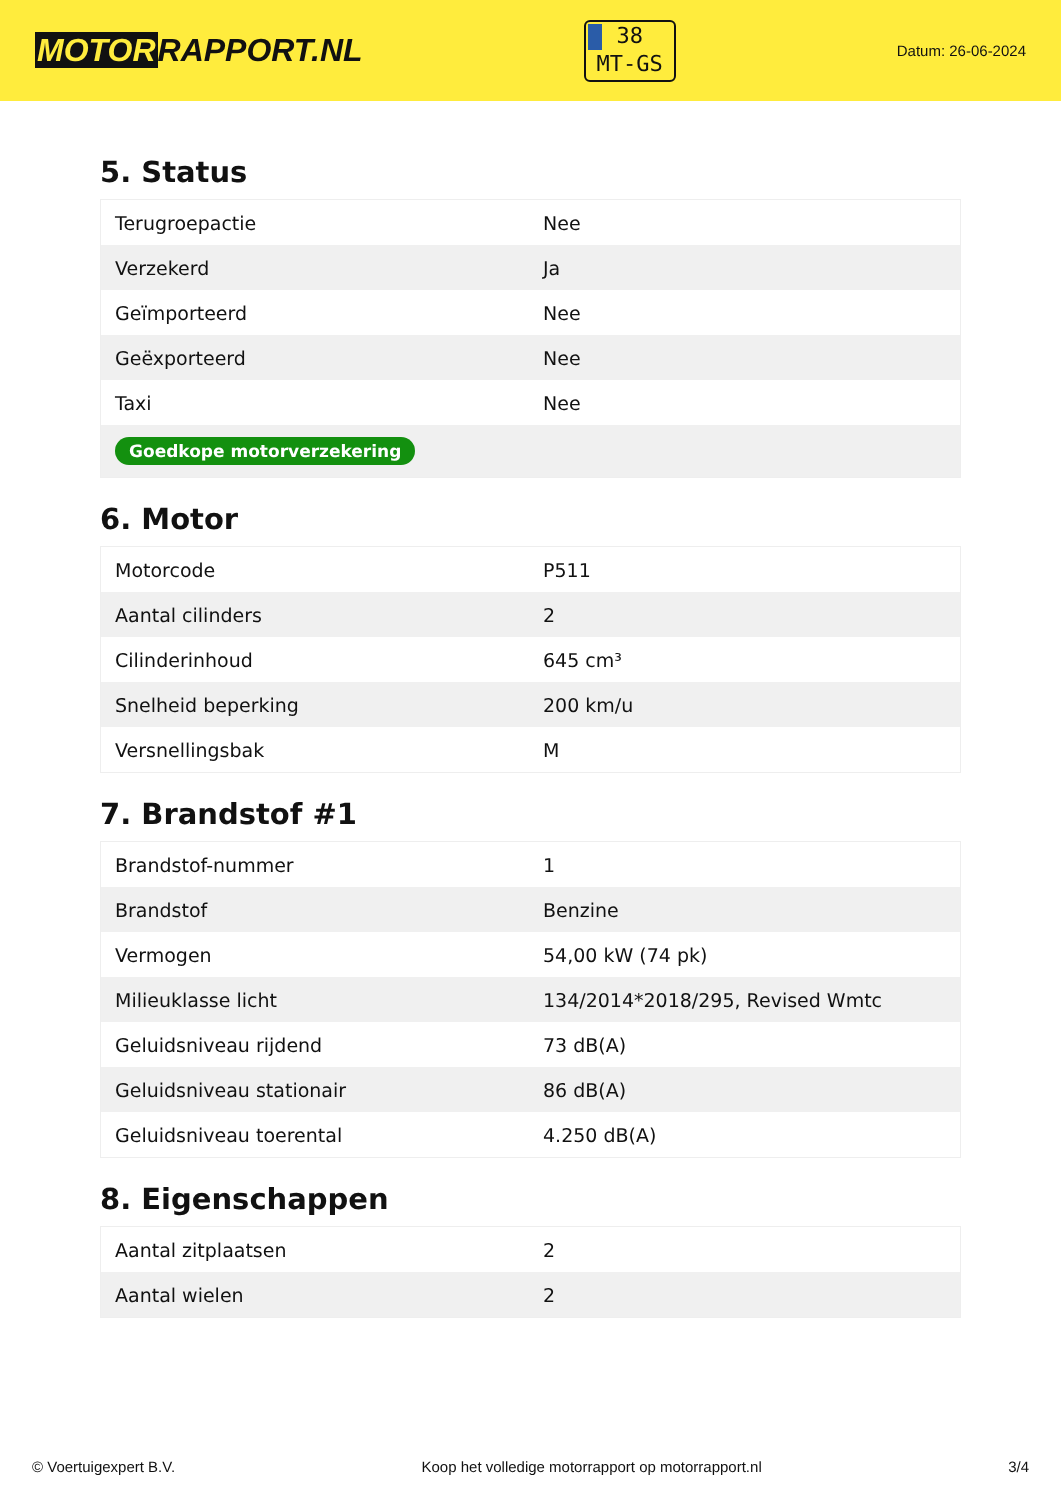MOTORRAPPORT.NL
38
MT-GS
Datum: 26-06-2024
5. Status
| Terugroepactie | Nee |
| Verzekerd | Ja |
| Geïmporteerd | Nee |
| Geëxporteerd | Nee |
| Taxi | Nee |
| Goedkope motorverzekering | |
6. Motor
| Motorcode | P511 |
| Aantal cilinders | 2 |
| Cilinderinhoud | 645 cm³ |
| Snelheid beperking | 200 km/u |
| Versnellingsbak | M |
7. Brandstof #1
| Brandstof-nummer | 1 |
| Brandstof | Benzine |
| Vermogen | 54,00 kW (74 pk) |
| Milieuklasse licht | 134/2014*2018/295, Revised Wmtc |
| Geluidsniveau rijdend | 73 dB(A) |
| Geluidsniveau stationair | 86 dB(A) |
| Geluidsniveau toerental | 4.250 dB(A) |
8. Eigenschappen
| Aantal zitplaatsen | 2 |
| Aantal wielen | 2 |
© Voertuigexpert B.V. Koop het volledige motorrapport op motorrapport.nl 3/4